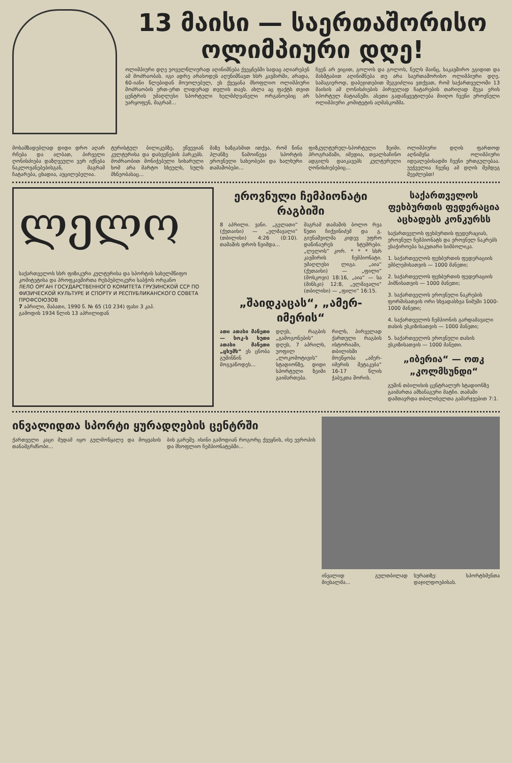13 მაისი — საერთაშორისო ოლიმპიური დღე!
ოლიმპიური დღე უოველწლიურად აღინიშნება ქვეყნებში სადაც აღიარებენ ამ მოძრაობას. იგი ადრე არასოდეს აღუნიშნავთ სსრ კავშირში, არადა, 60-იანი წლებიდან მოუოლებულ, ეს ქვეყანა მსოფლიო ოლიმპიური მოძრაობის ერთ-ერთ ლიდერად თვლის თავს. ახლა აც ფაქტს თვით ცენტრის უმაღლესი სპორტული ხელმძღვანელი ორგანოებიც არ უარყოფენ, მაგრამ...
ჩვენ არ ვიცით, გოლოს და გოლოს, წელს მაინც, საკავშირო ეგიდით და მასშტაბით აღინიშნება თუ არა საერთაშორისო ოლიმპიური დღე. სამაგიეროდ, დაბეჯითებით შეგვიძლია ვთქვათ, რომ საქართველოში 13 მაისის ამ ღონისძიების პირველად ჩატარების თარიღად შევა ერის სპორტულ მატიანეში. ასეთი გადაწყვეტილება მიიღო ჩვენი ეროვნული ოლიმპიური კომიტეტის აღმასკომმა.
მოსამზადებლად დიდი დრო აღარ რჩება და ალბათ, პირველი ღონისძიება დაზღვეული ვერ იქნება ნაკლოვანებებისგან, მაგრამ ჩატარება, ცხადია, აუცილებელია.
ტურისტულ ბილიკებზე, ეწვევიან კულტურისა და დასვენების პარკებს. მოძრაობით მონიჭებული სიხარული ხომ არა მარტო სხეულს, სულს მხნეობასაც...
მაზე ხაზგასმით ითქვა, რომ წინა პლანზე წამოიწევა სპორტის ეროვნული სახეობები და ხალხური თამაშობები...
ფიზკულტურულ-სპორტული ზეიმი. პროგრამაში, იმედია, თვალსაჩინო ადგილს დაიკავებს კულტურული ღონისძიებებიც...
ოლიმპიური დღის ფართოდ აღნიშვნა ოლიმპიური იდეალებისადმი ჩვენი ერთგულებაა. უეჭველია ჩვენც ამ დღის შემდეგ შევძლებთ!
ლელო
საქართველოს სსრ ფიზიკური კულტურისა და სპორტის სახელმწიფო კომიტეტისა და პროფკავშირთა რესპუბლიკური საბჭოს ორგანო
ЛЕЛО ОРГАН ГОСУДАРСТВЕННОГО КОМИТЕТА ГРУЗИНСКОЙ ССР ПО ФИЗИЧЕСКОЙ КУЛЬТУРЕ И СПОРТУ И РЕСПУБЛИКАНСКОГО СОВЕТА ПРОФСОЮЗОВ
7 აპრილი, შაბათი, 1990 წ. № 65 (10 234) ფასი 3 კაპ.
გამოდის 1934 წლის 13 აპრილიდან
ეროვნული ჩემპიონატი რაგბიში
8 აპრილი. ვანი. „გელათი“ (ქუთაისი) — „ელმავალი“ (თბილისი) 4:26 (0:10). თამაშის დროს წვიმდა...
მაგრამ თამაშის ბოლო რვა წუთი ჩიქვინიძემ და გ. გიუნაშვილმა კიდევ უფრო დაწინაურეს სტუმრები. „ლელოს“ კორ. * * * სსრ კავშირის ჩემპიონატი. უმაღლესი ლიგა. „აია“ (ქუთაისი) — „ფილი“ (მოსკოვი) 18:16, „აია“ — სა (მინსკი) 12:8, „ელმავალი“ (თბილისი) — „ფილი“ 16:15.
„შაიდკაცას“, „ამერ-იმერის“
ათი ათასი მანეთი — სოკ-ს ხუთი ათასი მანეთი „ცხუმს“ ეს ცნობა გუშინწინ მოგვაწოდეს...
დღეს, რაგბის „გამოგონების“ დღეს, 7 აპრილს, უოფილ „ლოკომოტივის“ სტადიონზე, დიდი სპორტული ზეიმი გაიმართება.
რილს, პირველად ქართული რაგბის ისტორიაში, თბილისში მოეწყობა „ამერ-იმერის შეტაკება“ 16-17 წლის ჭაბუკთა შორის.
საქართველოს ფეხბურთის ფედერაცია აცხადებს კონკურსს
საქართველოს ფეხბურთის ფედერაციას, ეროვნულ ჩემპიონატს და ეროვნულ ნაკრებს ესაჭიროება საკუთარი სიმბოლიკა.
1. საქართველოს ფეხბურთის ფედერაციის ემბლემისათვის — 1000 მანეთი;
2. საქართველოს ფეხბურთის ფედერაციის ჰიმნისათვის — 1000 მანეთი;
3. საქართველოს ეროვნული ნაკრების ფორმისათვის ორი სხვადასხვა ნიმუში 1000-1000 მანეთი;
4. საქართველოს ჩემპიონის გარდამავალი თასის ესკიზისათვის — 1000 მანეთი;
5. საქართველოს ეროვნული თასის ესკიზისათვის — 1000 მანეთი.
„იბერია“ — ოთკ „კოლმსუნდი“
გუშინ თბილისის ცენტრალურ სტადიონზე გაიმართა ამხანაგური მატჩი. თამაში დამთავრდა თბილისელთა გამარჯვებით 7:1.
ინვალიდთა სპორტი ყურადღების ცენტრში
ქართველი კაცი მუდამ იყო გულმოწყალე და მოყვასის თანამგრძნობი...
ბის გარეშე. ისინი გამოდიან როგორც ქვეყნის, ისე ევროპის და მსოფლიო ჩემპიონატებში...
ინვალიდ გულთბილად მიესალმა... სურათზე: სპორტსმენთა დაჯილდოებისას.